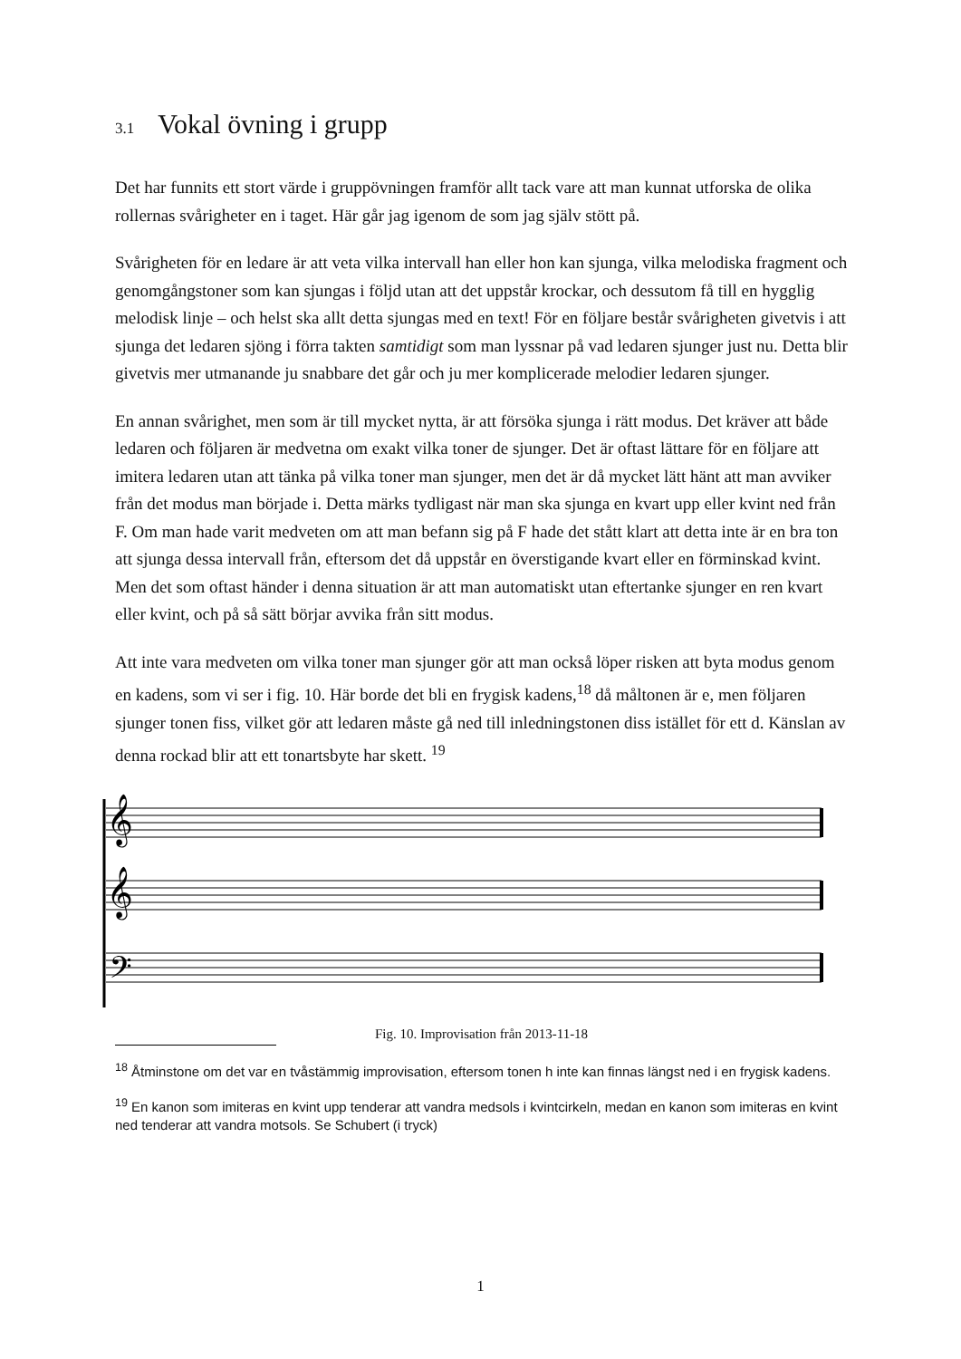3.1 Vokal övning i grupp
Det har funnits ett stort värde i gruppövningen framför allt tack vare att man kunnat utforska de olika rollernas svårigheter en i taget. Här går jag igenom de som jag själv stött på.
Svårigheten för en ledare är att veta vilka intervall han eller hon kan sjunga, vilka melodiska fragment och genomgångstoner som kan sjungas i följd utan att det uppstår krockar, och dessutom få till en hygglig melodisk linje – och helst ska allt detta sjungas med en text! För en följare består svårigheten givetvis i att sjunga det ledaren sjöng i förra takten samtidigt som man lyssnar på vad ledaren sjunger just nu. Detta blir givetvis mer utmanande ju snabbare det går och ju mer komplicerade melodier ledaren sjunger.
En annan svårighet, men som är till mycket nytta, är att försöka sjunga i rätt modus. Det kräver att både ledaren och följaren är medvetna om exakt vilka toner de sjunger. Det är oftast lättare för en följare att imitera ledaren utan att tänka på vilka toner man sjunger, men det är då mycket lätt hänt att man avviker från det modus man började i. Detta märks tydligast när man ska sjunga en kvart upp eller kvint ned från F. Om man hade varit medveten om att man befann sig på F hade det stått klart att detta inte är en bra ton att sjunga dessa intervall från, eftersom det då uppstår en överstigande kvart eller en förminskad kvint. Men det som oftast händer i denna situation är att man automatiskt utan eftertanke sjunger en ren kvart eller kvint, och på så sätt börjar avvika från sitt modus.
Att inte vara medveten om vilka toner man sjunger gör att man också löper risken att byta modus genom en kadens, som vi ser i fig. 10. Här borde det bli en frygisk kadens,<sup>18</sup> då måltonen är e, men följaren sjunger tonen fiss, vilket gör att ledaren måste gå ned till inledningstonen diss istället för ett d. Känslan av denna rockad blir att ett tonartsbyte har skett. <sup>19</sup>
𝄞
𝄞
𝄢
Fig. 10. Improvisation från 2013-11-18
<sup>18</sup> Åtminstone om det var en tvåstämmig improvisation, eftersom tonen h inte kan finnas längst ned i en frygisk kadens.
<sup>19</sup> En kanon som imiteras en kvint upp tenderar att vandra medsols i kvintcirkeln, medan en kanon som imiteras en kvint ned tenderar att vandra motsols. Se Schubert (i tryck)
1